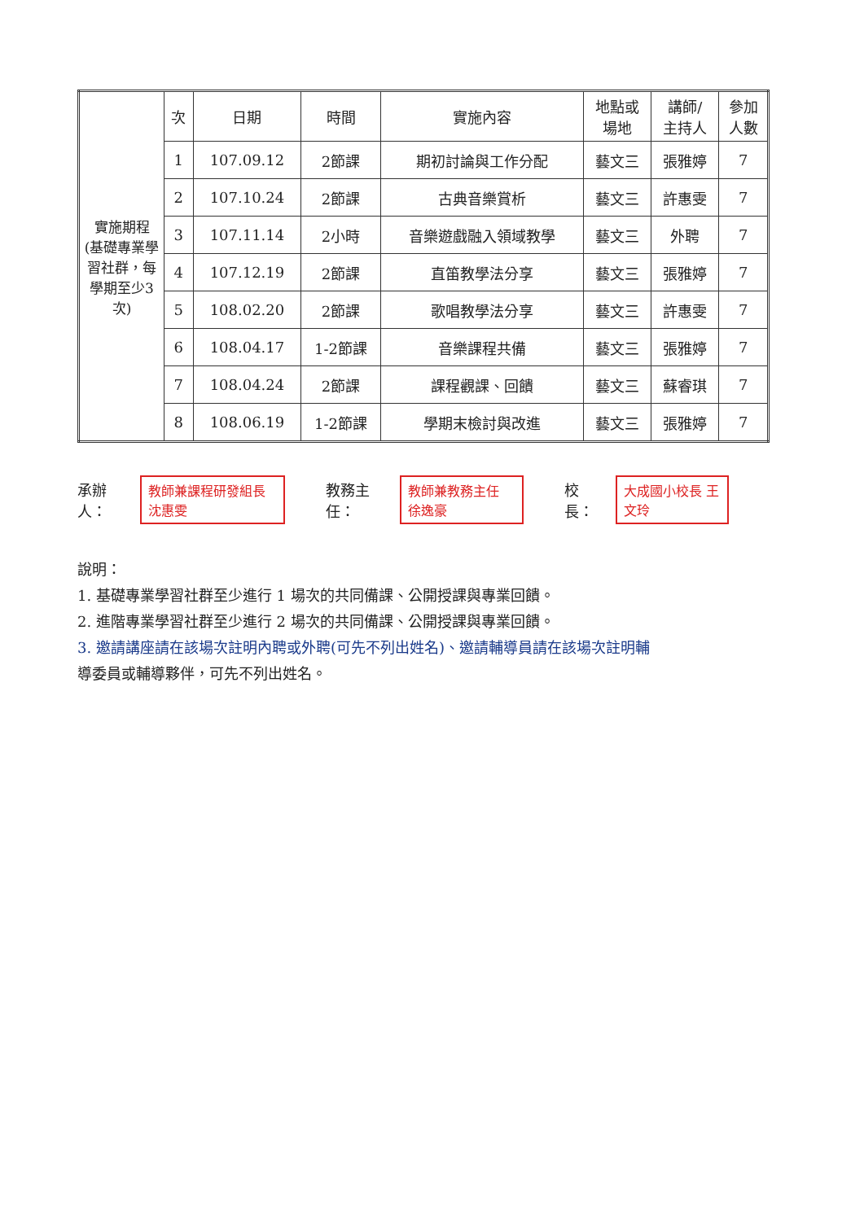| 實施期程 (基礎專業學習社群，每學期至少3次) | 次 | 日期 | 時間 | 實施內容 | 地點或 場地 | 講師/ 主持人 | 參加 人數 |
| | 1 | 107.09.12 | 2節課 | 期初討論與工作分配 | 藝文三 | 張雅婷 | 7 |
| | 2 | 107.10.24 | 2節課 | 古典音樂賞析 | 藝文三 | 許惠雯 | 7 |
| | 3 | 107.11.14 | 2小時 | 音樂遊戲融入領域教學 | 藝文三 | 外聘 | 7 |
| | 4 | 107.12.19 | 2節課 | 直笛教學法分享 | 藝文三 | 張雅婷 | 7 |
| | 5 | 108.02.20 | 2節課 | 歌唱教學法分享 | 藝文三 | 許惠雯 | 7 |
| | 6 | 108.04.17 | 1-2節課 | 音樂課程共備 | 藝文三 | 張雅婷 | 7 |
| | 7 | 108.04.24 | 2節課 | 課程觀課、回饋 | 藝文三 | 蘇睿琪 | 7 |
| | 8 | 108.06.19 | 1-2節課 | 學期末檢討與改進 | 藝文三 | 張雅婷 | 7 |
承辦人： 教師兼課程研發組長 沈惠雯 教務主任： 教師兼教務主任 徐逸豪 校長： 大成國小校長 王文玲
說明：
1. 基礎專業學習社群至少進行 1 場次的共同備課、公開授課與專業回饋。
2. 進階專業學習社群至少進行 2 場次的共同備課、公開授課與專業回饋。
3. 邀請講座請在該場次註明內聘或外聘(可先不列出姓名)、邀請輔導員請在該場次註明輔
導委員或輔導夥伴，可先不列出姓名。